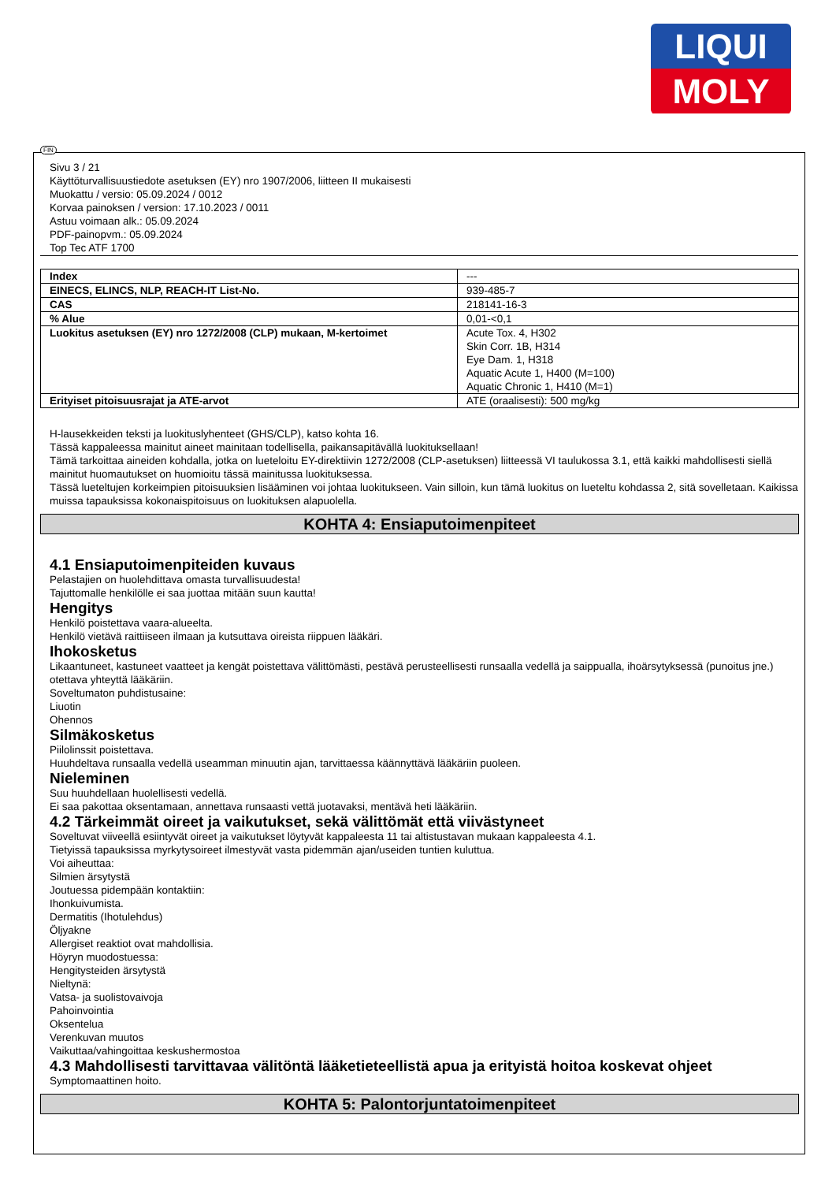LIQUI
MOLY
FIN
Sivu 3 / 21
Käyttöturvallisuustiedote asetuksen (EY) nro 1907/2006, liitteen II mukaisesti
Muokattu / versio: 05.09.2024 / 0012
Korvaa painoksen / version: 17.10.2023 / 0011
Astuu voimaan alk.: 05.09.2024
PDF-painopvm.: 05.09.2024
Top Tec ATF 1700
| Index | --- |
| EINECS, ELINCS, NLP, REACH-IT List-No. | 939-485-7 |
| CAS | 218141-16-3 |
| % Alue | 0,01-<0,1 |
| Luokitus asetuksen (EY) nro 1272/2008 (CLP) mukaan, M-kertoimet | Acute Tox. 4, H302 Skin Corr. 1B, H314 Eye Dam. 1, H318 Aquatic Acute 1, H400 (M=100) Aquatic Chronic 1, H410 (M=1) |
| Erityiset pitoisuusrajat ja ATE-arvot | ATE (oraalisesti): 500 mg/kg |
H-lausekkeiden teksti ja luokituslyhenteet (GHS/CLP), katso kohta 16.
Tässä kappaleessa mainitut aineet mainitaan todellisella, paikansapitävällä luokituksellaan!
Tämä tarkoittaa aineiden kohdalla, jotka on lueteloitu EY-direktiivin 1272/2008 (CLP-asetuksen) liitteessä VI taulukossa 3.1, että kaikki mahdollisesti siellä mainitut huomautukset on huomioitu tässä mainitussa luokituksessa.
Tässä lueteltujen korkeimpien pitoisuuksien lisääminen voi johtaa luokitukseen. Vain silloin, kun tämä luokitus on lueteltu kohdassa 2, sitä sovelletaan. Kaikissa muissa tapauksissa kokonaispitoisuus on luokituksen alapuolella.
KOHTA 4: Ensiaputoimenpiteet
4.1 Ensiaputoimenpiteiden kuvaus
Pelastajien on huolehdittava omasta turvallisuudesta!
Tajuttomalle henkilölle ei saa juottaa mitään suun kautta!
Hengitys
Henkilö poistettava vaara-alueelta.
Henkilö vietävä raittiiseen ilmaan ja kutsuttava oireista riippuen lääkäri.
Ihokosketus
Likaantuneet, kastuneet vaatteet ja kengät poistettava välittömästi, pestävä perusteellisesti runsaalla vedellä ja saippualla, ihoärsytyksessä (punoitus jne.) otettava yhteyttä lääkäriin.
Soveltumaton puhdistusaine:
Liuotin
Ohennos
Silmäkosketus
Piilolinssit poistettava.
Huuhdeltava runsaalla vedellä useamman minuutin ajan, tarvittaessa käännyttävä lääkäriin puoleen.
Nieleminen
Suu huuhdellaan huolellisesti vedellä.
Ei saa pakottaa oksentamaan, annettava runsaasti vettä juotavaksi, mentävä heti lääkäriin.
4.2 Tärkeimmät oireet ja vaikutukset, sekä välittömät että viivästyneet
Soveltuvat viiveellä esiintyvät oireet ja vaikutukset löytyvät kappaleesta 11 tai altistustavan mukaan kappaleesta 4.1.
Tietyissä tapauksissa myrkytysoireet ilmestyvät vasta pidemmän ajan/useiden tuntien kuluttua.
Voi aiheuttaa:
Silmien ärsytystä
Joutuessa pidempään kontaktiin:
Ihonkuivumista.
Dermatitis (Ihotulehdus)
Öljyakne
Allergiset reaktiot ovat mahdollisia.
Höyryn muodostuessa:
Hengitysteiden ärsytystä
Nieltynä:
Vatsa- ja suolistovaivoja
Pahoinvointia
Oksentelua
Verenkuvan muutos
Vaikuttaa/vahingoittaa keskushermostoa
4.3 Mahdollisesti tarvittavaa välitöntä lääketieteellistä apua ja erityistä hoitoa koskevat ohjeet
Symptomaattinen hoito.
KOHTA 5: Palontorjuntatoimenpiteet